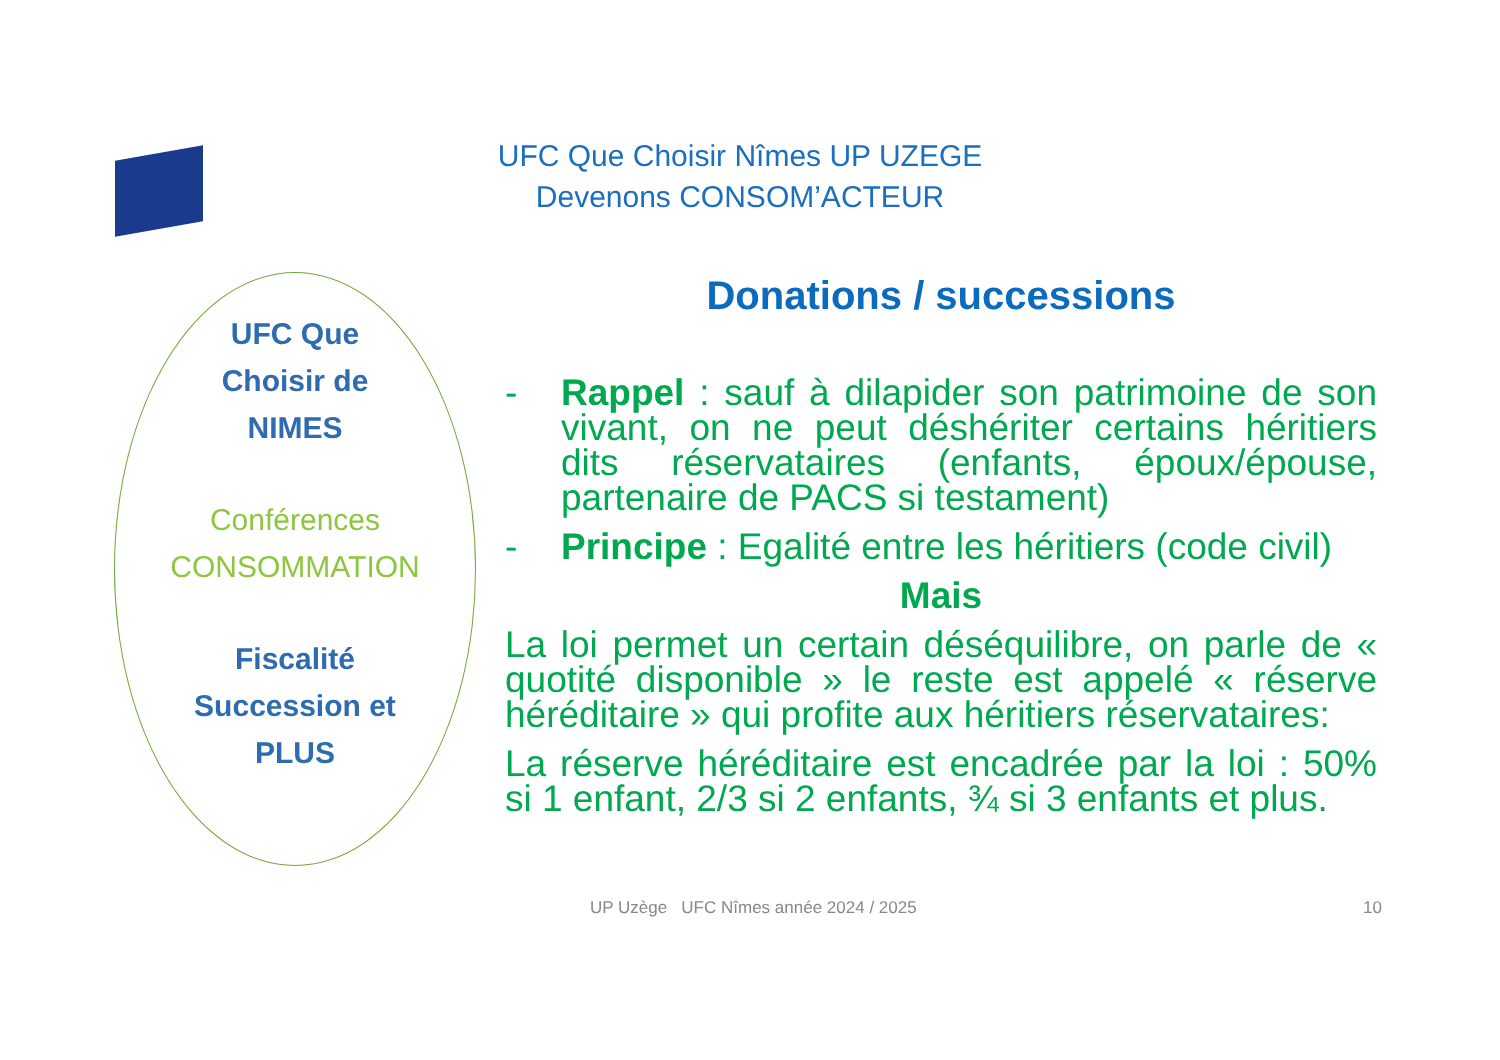UFC Que Choisir Nîmes UP UZEGE
Devenons CONSOM’ACTEUR
UFC Que
Choisir de
NIMES
Conférences
CONSOMMATION
Fiscalité
Succession et
PLUS
Donations / successions
- Rappel : sauf à dilapider son patrimoine de son vivant, on ne peut déshériter certains héritiers dits réservataires (enfants, époux/épouse, partenaire de PACS si testament)
- Principe : Egalité entre les héritiers (code civil)
Mais
La loi permet un certain déséquilibre, on parle de « quotité disponible » le reste est appelé « réserve héréditaire » qui profite aux héritiers réservataires:
La réserve héréditaire est encadrée par la loi : 50% si 1 enfant, 2/3 si 2 enfants, ¾ si 3 enfants et plus.
UP Uzège UFC Nîmes année 2024 / 2025
10